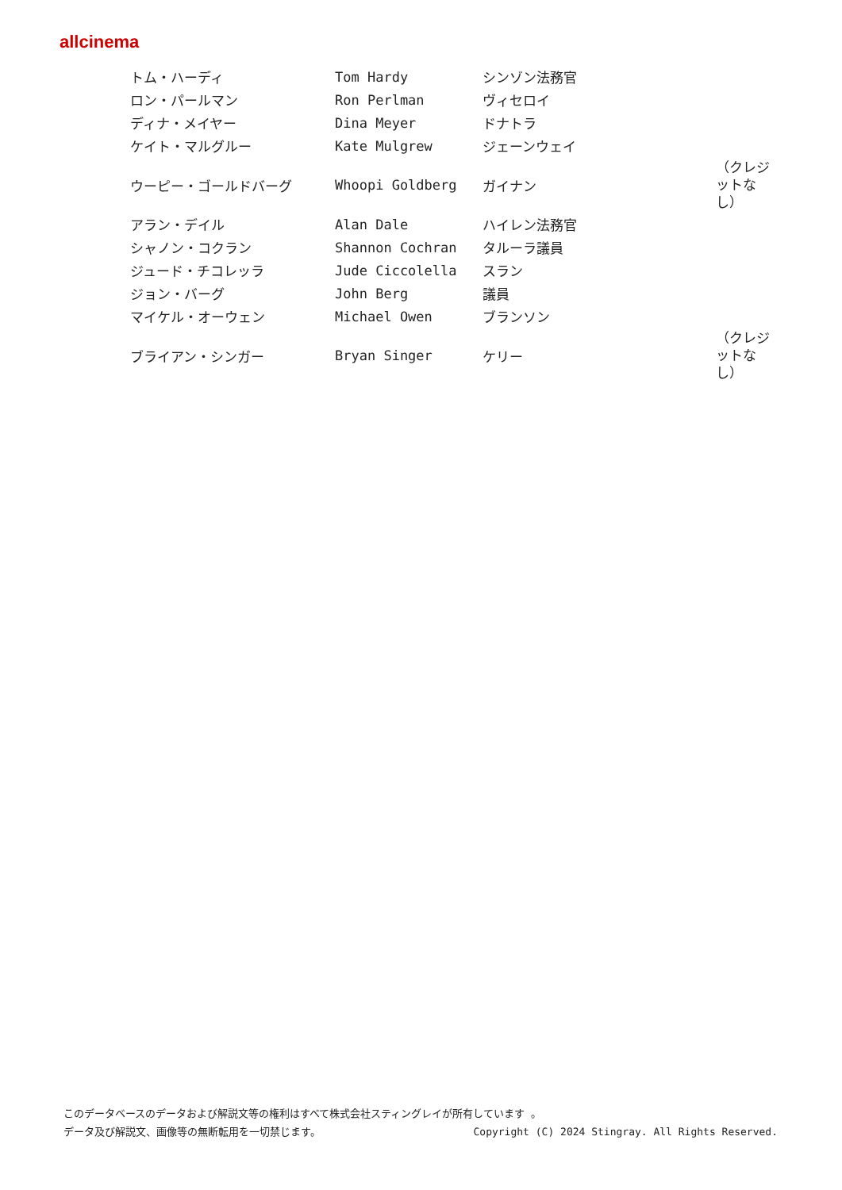allcinema
| トム・ハーディ | Tom Hardy | シンゾン法務官 | |
| ロン・パールマン | Ron Perlman | ヴィセロイ | |
| ディナ・メイヤー | Dina Meyer | ドナトラ | |
| ケイト・マルグルー | Kate Mulgrew | ジェーンウェイ | |
| ウーピー・ゴールドバーグ | Whoopi Goldberg | ガイナン | （クレジットなし） |
| アラン・デイル | Alan Dale | ハイレン法務官 | |
| シャノン・コクラン | Shannon Cochran | タルーラ議員 | |
| ジュード・チコレッラ | Jude Ciccolella | スラン | |
| ジョン・バーグ | John Berg | 議員 | |
| マイケル・オーウェン | Michael Owen | ブランソン | |
| ブライアン・シンガー | Bryan Singer | ケリー | （クレジットなし） |
このデータベースのデータおよび解説文等の権利はすべて株式会社スティングレイが所有しています 。
データ及び解説文、画像等の無断転用を一切禁じます。 Copyright (C) 2024 Stingray. All Rights Reserved.